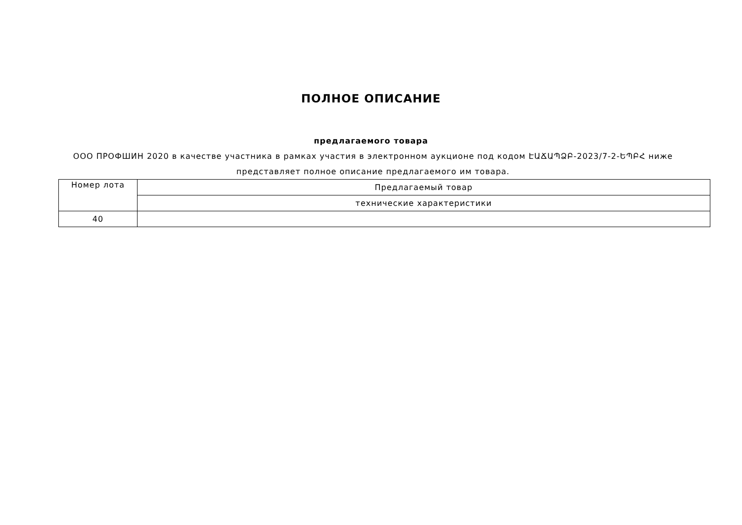ПОЛНОЕ ОПИСАНИЕ
предлагаемого товара
ООО ПРОФШИН 2020 в качестве участника в рамках участия в электронном аукционе под кодом ԷԱՃԱՊՁԲ-2023/7-2-ԵՊԲՀ ниже представляет полное описание предлагаемого им товара.
| Номер лота | Предлагаемый товар |
| | технические характеристики |
| 40 | |